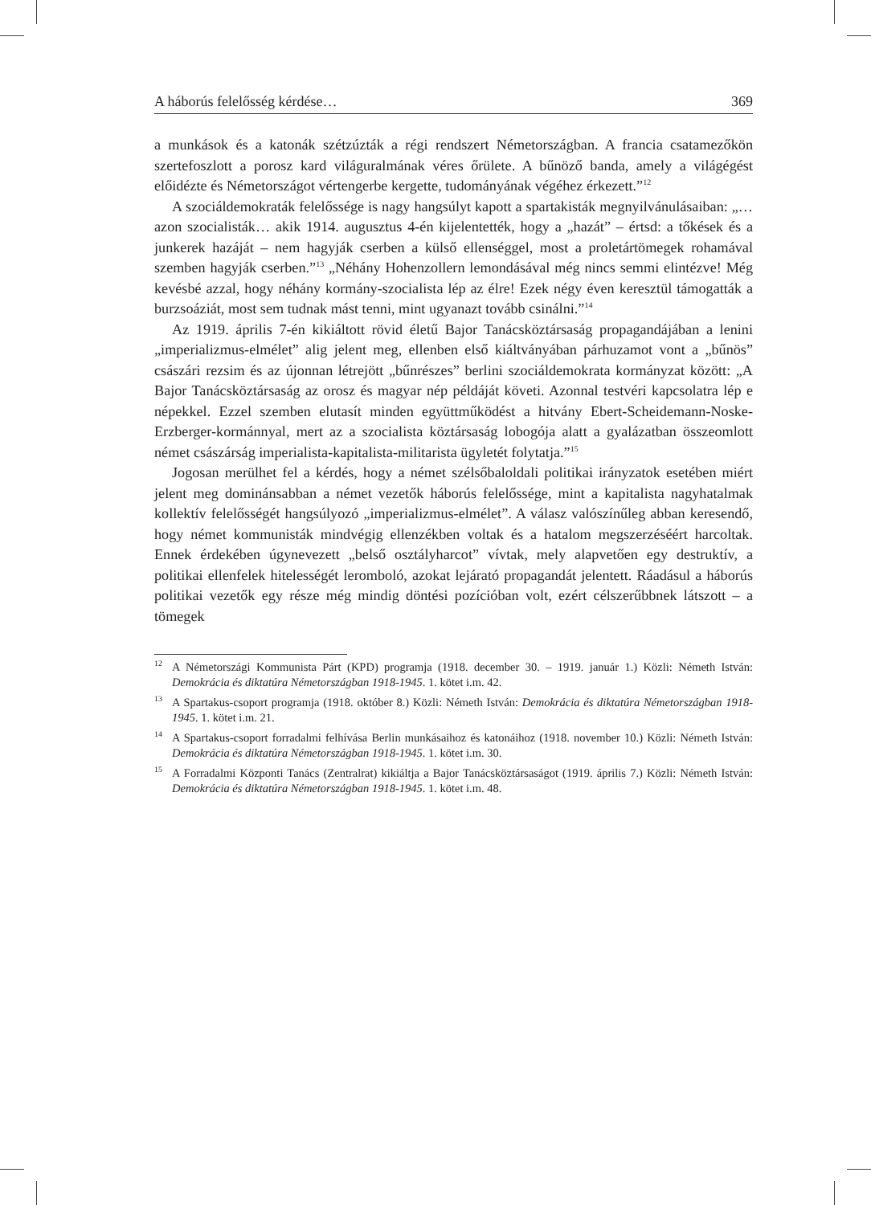A háborús felelősség kérdése… 369
a munkások és a katonák szétzúzták a régi rendszert Németországban. A francia csatamezőkön szertefoszlott a porosz kard világuralmának véres őrülete. A bűnöző banda, amely a világégést előidézte és Németországot vértengerbe kergette, tudományának végéhez érkezett.”<sup>12</sup>
A szociáldemokraták felelőssége is nagy hangsúlyt kapott a spartakisták megnyilvánulásaiban: „… azon szocialisták… akik 1914. augusztus 4-én kijelentették, hogy a „hazát” – értsd: a tőkések és a junkerek hazáját – nem hagyják cserben a külső ellenséggel, most a proletártömegek rohamával szemben hagyják cserben.”<sup>13</sup> „Néhány Hohenzollern lemondásával még nincs semmi elintézve! Még kevésbé azzal, hogy néhány kormány-szocialista lép az élre! Ezek négy éven keresztül támogatták a burzsoáziát, most sem tudnak mást tenni, mint ugyanazt tovább csinálni.”<sup>14</sup>
Az 1919. április 7-én kikiáltott rövid életű Bajor Tanácsköztársaság propagandájában a lenini „imperializmus-elmélet” alig jelent meg, ellenben első kiáltványában párhuzamot vont a „bűnös” császári rezsim és az újonnan létrejött „bűnrészes” berlini szociáldemokrata kormányzat között: „A Bajor Tanácsköztársaság az orosz és magyar nép példáját követi. Azonnal testvéri kapcsolatra lép e népekkel. Ezzel szemben elutasít minden együttműködést a hitvány Ebert-Scheidemann-Noske-Erzberger-kormánnyal, mert az a szocialista köztársaság lobogója alatt a gyalázatban összeomlott német császárság imperialista-kapitalista-militarista ügyletét folytatja.”<sup>15</sup>
Jogosan merülhet fel a kérdés, hogy a német szélsőbaloldali politikai irányzatok esetében miért jelent meg dominánsabban a német vezetők háborús felelőssége, mint a kapitalista nagyhatalmak kollektív felelősségét hangsúlyozó „imperializmus-elmélet”. A válasz valószínűleg abban keresendő, hogy német kommunisták mindvégig ellenzékben voltak és a hatalom megszerzéséért harcoltak. Ennek érdekében úgynevezett „belső osztályharcot” vívtak, mely alapvetően egy destruktív, a politikai ellenfelek hitelességét leromboló, azokat lejárató propagandát jelentett. Ráadásul a háborús politikai vezetők egy része még mindig döntési pozícióban volt, ezért célszerűbbnek látszott – a tömegek
<sup>12</sup> A Németországi Kommunista Párt (KPD) programja (1918. december 30. – 1919. január 1.) Közli: Németh István: Demokrácia és diktatúra Németországban 1918-1945. 1. kötet i.m. 42.
<sup>13</sup> A Spartakus-csoport programja (1918. október 8.) Közli: Németh István: Demokrácia és diktatúra Németországban 1918-1945. 1. kötet i.m. 21.
<sup>14</sup> A Spartakus-csoport forradalmi felhívása Berlin munkásaihoz és katonáihoz (1918. november 10.) Közli: Németh István: Demokrácia és diktatúra Németországban 1918-1945. 1. kötet i.m. 30.
<sup>15</sup> A Forradalmi Központi Tanács (Zentralrat) kikiáltja a Bajor Tanácsköztársaságot (1919. április 7.) Közli: Németh István: Demokrácia és diktatúra Németországban 1918-1945. 1. kötet i.m. 48.